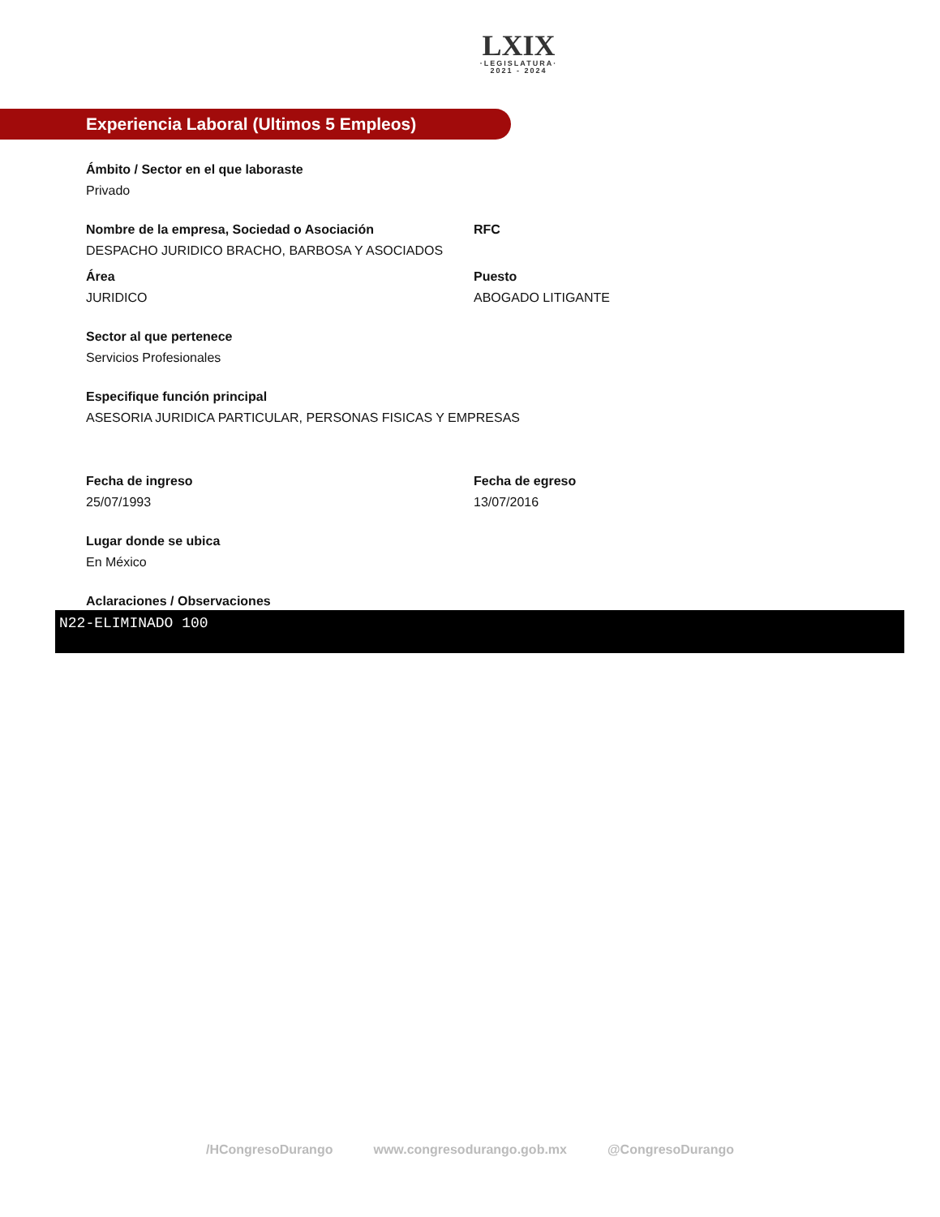LXIX
·LEGISLATURA·
2021 - 2024
Experiencia Laboral (Ultimos 5 Empleos)
Ámbito / Sector en el que laboraste
Privado
Nombre de la empresa, Sociedad o Asociación
DESPACHO JURIDICO BRACHO, BARBOSA Y ASOCIADOS
RFC
Área
JURIDICO
Puesto
ABOGADO LITIGANTE
Sector al que pertenece
Servicios Profesionales
Especifique función principal
ASESORIA JURIDICA PARTICULAR, PERSONAS FISICAS Y EMPRESAS
Fecha de ingreso
25/07/1993
Fecha de egreso
13/07/2016
Lugar donde se ubica
En México
Aclaraciones / Observaciones
N22-ELIMINADO 100
/HCongresoDurango www.congresodurango.gob.mx @CongresoDurango